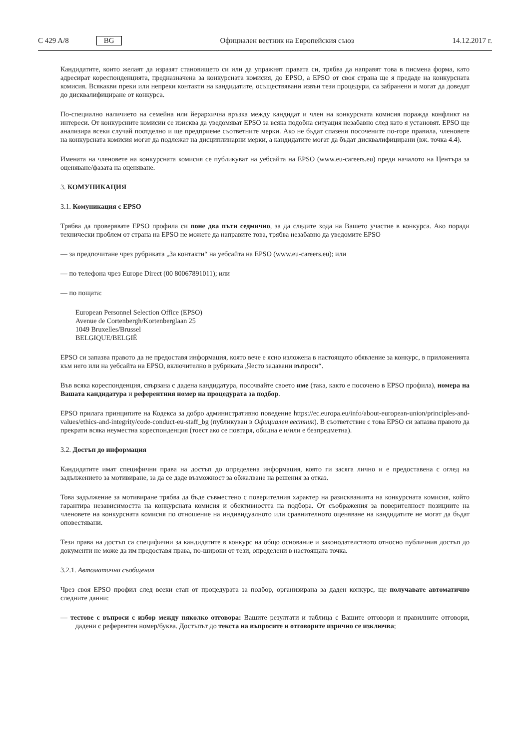C 429 A/8 BG Официален вестник на Европейския съюз 14.12.2017 г.
Кандидатите, които желаят да изразят становището си или да упражнят правата си, трябва да направят това в писмена форма, като адресират кореспонденцията, предназначена за конкурсната комисия, до EPSO, а EPSO от своя страна ще я предаде на конкурсната комисия. Всякакви преки или непреки контакти на кандидатите, осъществявани извън тези процедури, са забранени и могат да доведат до дисквалифициране от конкурса.
По-специално наличието на семейна или йерархична връзка между кандидат и член на конкурсната комисия поражда конфликт на интереси. От конкурсните комисии се изисква да уведомяват EPSO за всяка подобна ситуация незабавно след като я установят. EPSO ще анализира всеки случай поотделно и ще предприеме съответните мерки. Ако не бъдат спазени посочените по-горе правила, членовете на конкурсната комисия могат да подлежат на дисциплинарни мерки, а кандидатите могат да бъдат дисквалифицирани (вж. точка 4.4).
Имената на членовете на конкурсната комисия се публикуват на уебсайта на EPSO (www.eu-careers.eu) преди началото на Центъра за оценяване/фазата на оценяване.
3. КОМУНИКАЦИЯ
3.1. Комуникация с EPSO
Трябва да проверявате EPSO профила си поне два пъти седмично, за да следите хода на Вашето участие в конкурса. Ако поради технически проблем от страна на EPSO не можете да направите това, трябва незабавно да уведомите EPSO
— за предпочитане чрез рубриката „За контакти“ на уебсайта на EPSO (www.eu-careers.eu); или
— по телефона чрез Europe Direct (00 80067891011); или
— по пощата:
European Personnel Selection Office (EPSO)
Avenue de Cortenbergh/Kortenberglaan 25
1049 Bruxelles/Brussel
BELGIQUE/BELGIË
EPSO си запазва правото да не предоставя информация, която вече е ясно изложена в настоящото обявление за конкурс, в приложенията към него или на уебсайта на EPSO, включително в рубриката „Често задавани въпроси“.
Във всяка кореспонденция, свързана с дадена кандидатура, посочвайте своето име (така, както е посочено в EPSO профила), номера на Вашата кандидатура и референтния номер на процедурата за подбор.
EPSO прилага принципите на Кодекса за добро административно поведение https://ec.europa.eu/info/about-european-union/principles-and-values/ethics-and-integrity/code-conduct-eu-staff_bg (публикуван в Официален вестник). В съответствие с това EPSO си запазва правото да прекрати всяка неуместна кореспонденция (тоест ако се повтаря, обидна е и/или е безпредметна).
3.2. Достъп до информация
Кандидатите имат специфични права на достъп до определена информация, която ги засяга лично и е предоставена с оглед на задължението за мотивиране, за да се даде възможност за обжалване на решения за отказ.
Това задължение за мотивиране трябва да бъде съвместено с поверителния характер на разискванията на конкурсната комисия, който гарантира независимостта на конкурсната комисия и обективността на подбора. От съображения за поверителност позициите на членовете на конкурсната комисия по отношение на индивидуалното или сравнителното оценяване на кандидатите не могат да бъдат оповестявани.
Тези права на достъп са специфични за кандидатите в конкурс на общо основание и законодателството относно публичния достъп до документи не може да им предоставя права, по-широки от тези, определени в настоящата точка.
3.2.1. Автоматични съобщения
Чрез своя EPSO профил след всеки етап от процедурата за подбор, организирана за даден конкурс, ще получавате автоматично следните данни:
— тестове с въпроси с избор между няколко отговора: Вашите резултати и таблица с Вашите отговори и правилните отговори, дадени с референтен номер/буква. Достъпът до текста на въпросите и отговорите изрично се изключва;